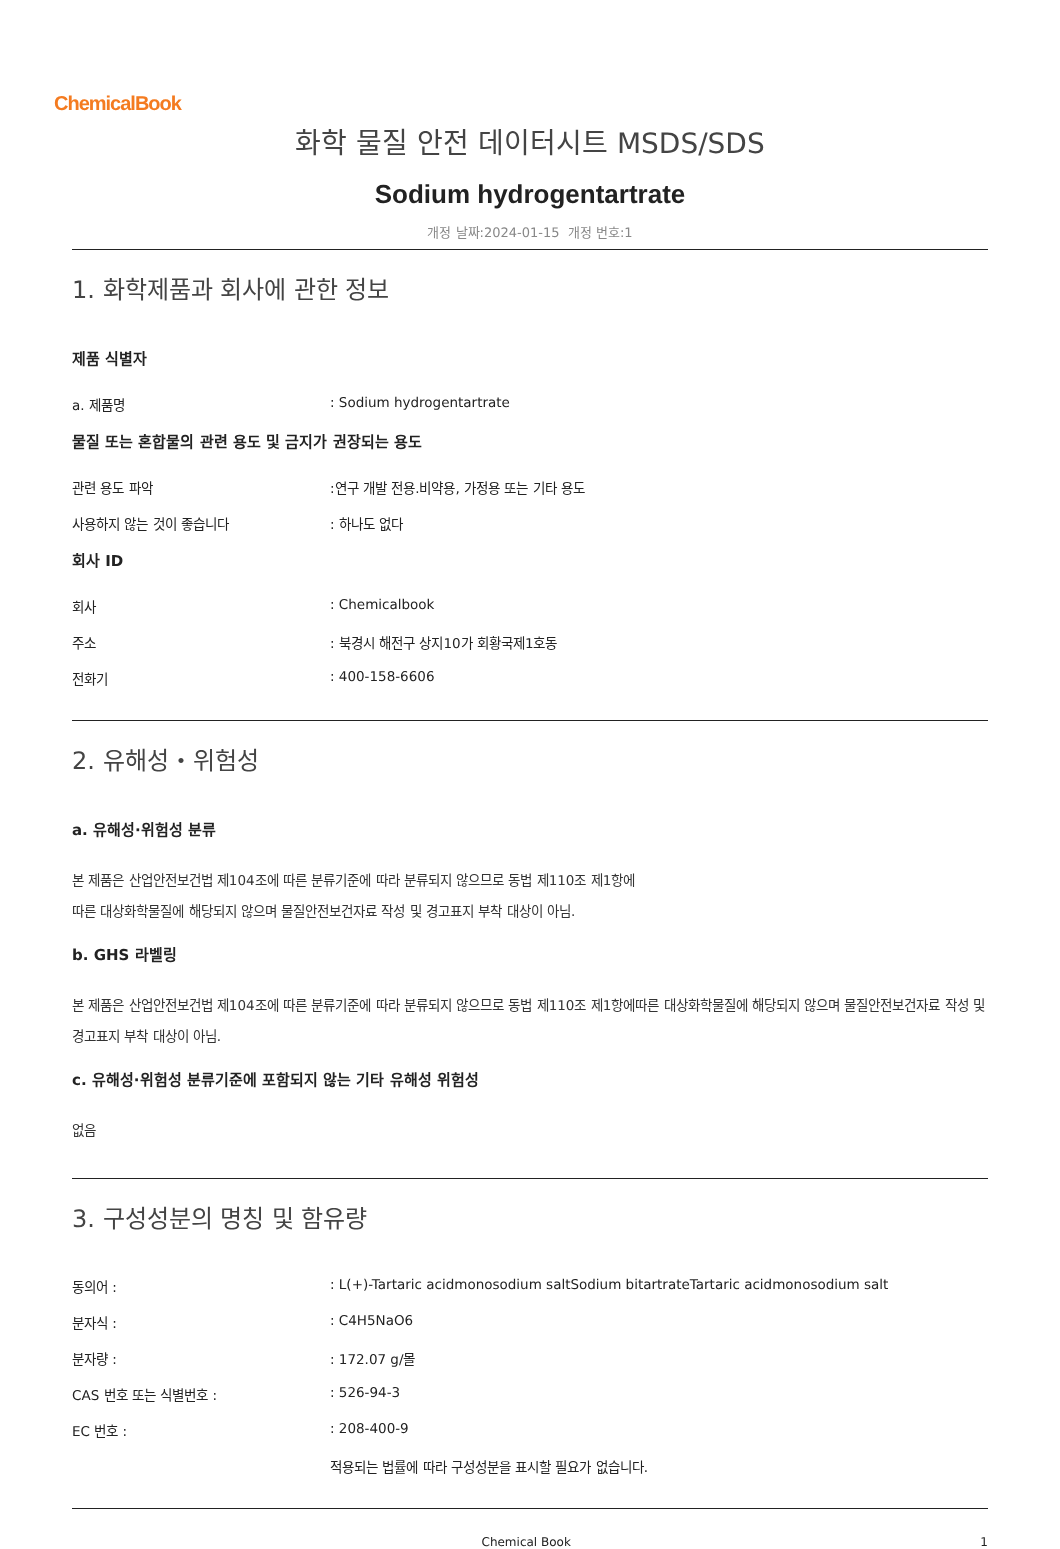ChemicalBook
화학 물질 안전 데이터시트 MSDS/SDS
Sodium hydrogentartrate
개정 날짜:2024-01-15 개정 번호:1
1. 화학제품과 회사에 관한 정보
제품 식별자
a. 제품명 : Sodium hydrogentartrate
물질 또는 혼합물의 관련 용도 및 금지가 권장되는 용도
관련 용도 파악 :연구 개발 전용.비약용, 가정용 또는 기타 용도
사용하지 않는 것이 좋습니다 : 하나도 없다
회사 ID
회사 : Chemicalbook
주소 : 북경시 해전구 상지10가 회황국제1호동
전화기 : 400-158-6606
2. 유해성・위험성
a. 유해성·위험성 분류
본 제품은 산업안전보건법 제104조에 따른 분류기준에 따라 분류되지 않으므로 동법 제110조 제1항에
따른 대상화학물질에 해당되지 않으며 물질안전보건자료 작성 및 경고표지 부착 대상이 아님.
b. GHS 라벨링
본 제품은 산업안전보건법 제104조에 따른 분류기준에 따라 분류되지 않으므로 동법 제110조 제1항에따른 대상화학물질에 해당되지 않으며 물질안전보건자료 작성 및 경고표지 부착 대상이 아님.
c. 유해성·위험성 분류기준에 포함되지 않는 기타 유해성 위험성
없음
3. 구성성분의 명칭 및 함유량
동의어 : : L(+)-Tartaric acidmonosodium saltSodium bitartrateTartaric acidmonosodium salt
분자식 : : C4H5NaO6
분자량 : : 172.07 g/몰
CAS 번호 또는 식별번호 : : 526-94-3
EC 번호 : : 208-400-9
적용되는 법률에 따라 구성성분을 표시할 필요가 없습니다.
Chemical Book 1